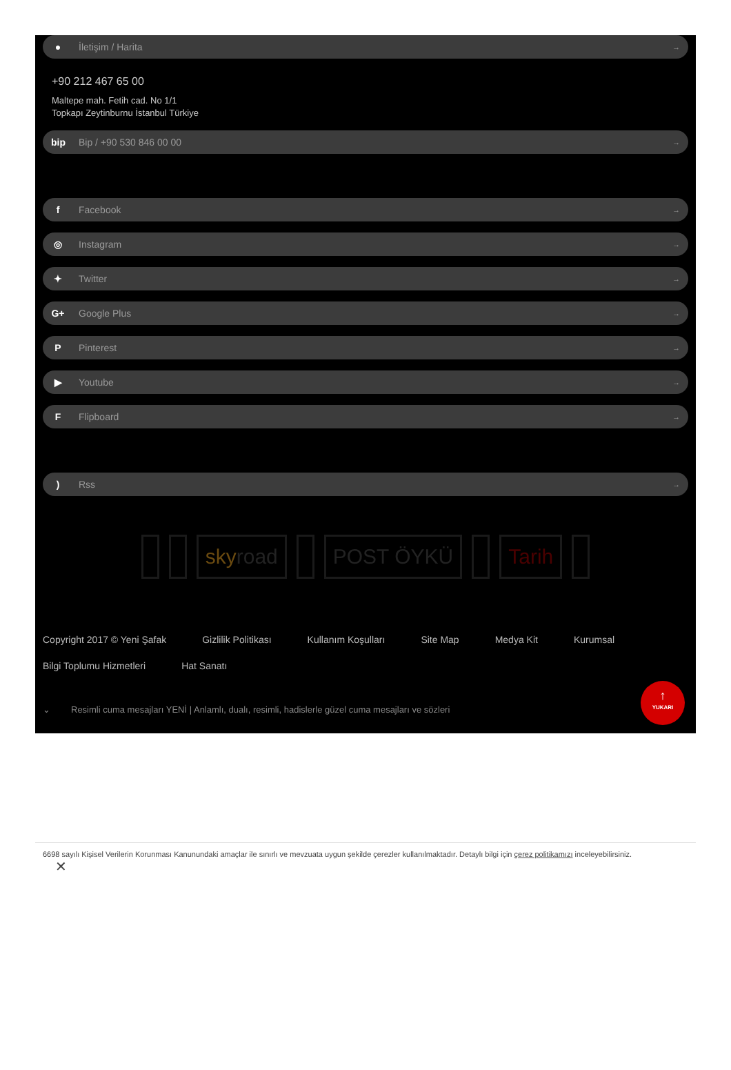● İletişim / Harita →
+90 212 467 65 00
Maltepe mah. Fetih cad. No 1/1
Topkapı Zeytinburnu İstanbul Türkiye
bip Bip / +90 530 846 00 00 →
f Facebook →
◎ Instagram →
✦ Twitter →
G+ Google Plus →
P Pinterest →
▶ Youtube →
F Flipboard →
) Rss →
sky road POST ÖYKÜ Tarih
Copyright 2017 © Yeni Şafak Gizlilik Politikası Kullanım Koşulları Site Map Medya Kit Kurumsal Bilgi Toplumu Hizmetleri Hat Sanatı
⌄ Resimli cuma mesajları YENİ | Anlamlı, dualı, resimli, hadislerle güzel cuma mesajları ve sözleri
↑
YUKARI
6698 sayılı Kişisel Verilerin Korunması Kanunundaki amaçlar ile sınırlı ve mevzuata uygun şekilde çerezler kullanılmaktadır. Detaylı bilgi için çerez politikamızı inceleyebilirsiniz.
✕